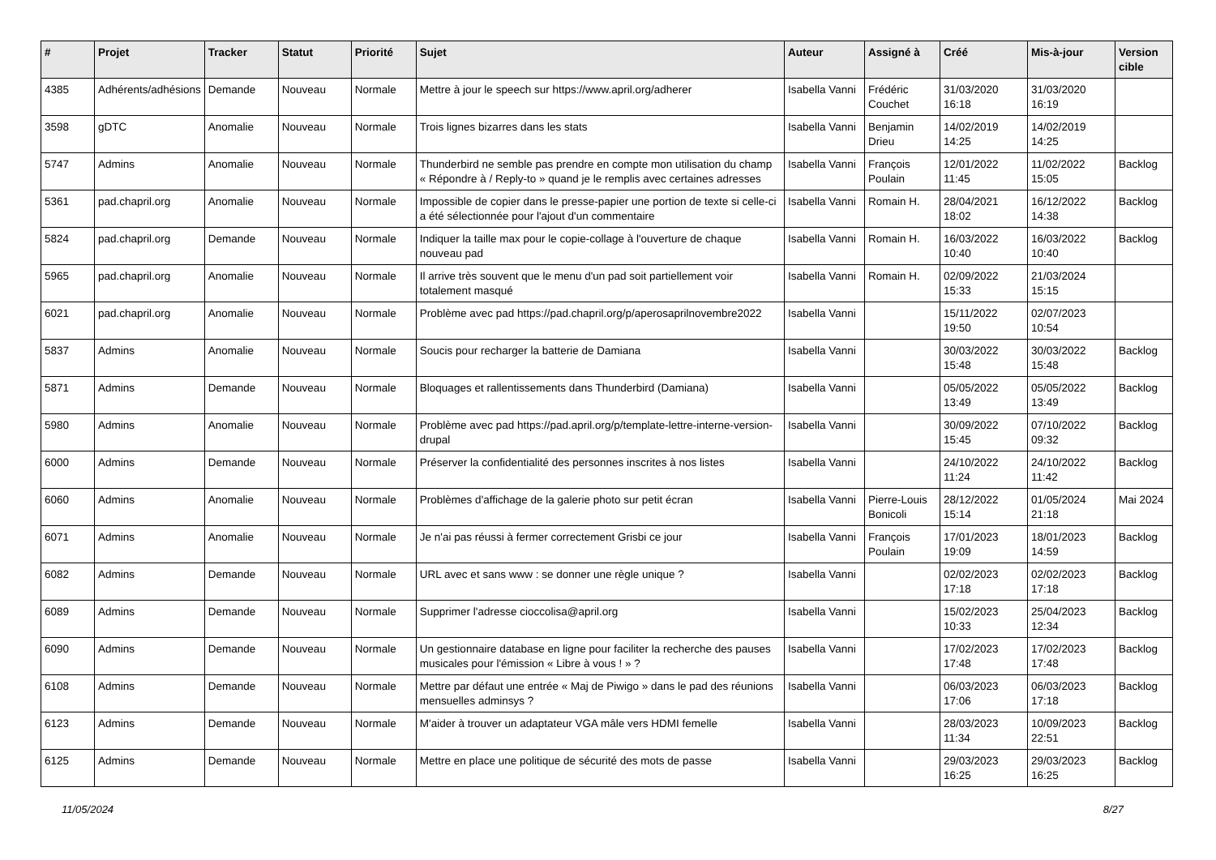| # | Projet | Tracker | Statut | Priorité | Sujet | Auteur | Assigné à | Créé | Mis-à-jour | Version cible |
| --- | --- | --- | --- | --- | --- | --- | --- | --- | --- | --- |
| 4385 | Adhérents/adhésions | Demande | Nouveau | Normale | Mettre à jour le speech sur https://www.april.org/adherer | Isabella Vanni | Frédéric Couchet | 31/03/2020 16:18 | 31/03/2020 16:19 | |
| 3598 | gDTC | Anomalie | Nouveau | Normale | Trois lignes bizarres dans les stats | Isabella Vanni | Benjamin Drieu | 14/02/2019 14:25 | 14/02/2019 14:25 | |
| 5747 | Admins | Anomalie | Nouveau | Normale | Thunderbird ne semble pas prendre en compte mon utilisation du champ « Répondre à / Reply-to » quand je le remplis avec certaines adresses | Isabella Vanni | François Poulain | 12/01/2022 11:45 | 11/02/2022 15:05 | Backlog |
| 5361 | pad.chapril.org | Anomalie | Nouveau | Normale | Impossible de copier dans le presse-papier une portion de texte si celle-ci a été sélectionnée pour l'ajout d'un commentaire | Isabella Vanni | Romain H. | 28/04/2021 18:02 | 16/12/2022 14:38 | Backlog |
| 5824 | pad.chapril.org | Demande | Nouveau | Normale | Indiquer la taille max pour le copie-collage à l'ouverture de chaque nouveau pad | Isabella Vanni | Romain H. | 16/03/2022 10:40 | 16/03/2022 10:40 | Backlog |
| 5965 | pad.chapril.org | Anomalie | Nouveau | Normale | Il arrive très souvent que le menu d'un pad soit partiellement voir totalement masqué | Isabella Vanni | Romain H. | 02/09/2022 15:33 | 21/03/2024 15:15 | |
| 6021 | pad.chapril.org | Anomalie | Nouveau | Normale | Problème avec pad https://pad.chapril.org/p/aperosaprilnovembre2022 | Isabella Vanni | | 15/11/2022 19:50 | 02/07/2023 10:54 | |
| 5837 | Admins | Anomalie | Nouveau | Normale | Soucis pour recharger la batterie de Damiana | Isabella Vanni | | 30/03/2022 15:48 | 30/03/2022 15:48 | Backlog |
| 5871 | Admins | Demande | Nouveau | Normale | Bloquages et rallentissements dans Thunderbird (Damiana) | Isabella Vanni | | 05/05/2022 13:49 | 05/05/2022 13:49 | Backlog |
| 5980 | Admins | Anomalie | Nouveau | Normale | Problème avec pad https://pad.april.org/p/template-lettre-interne-version-drupal | Isabella Vanni | | 30/09/2022 15:45 | 07/10/2022 09:32 | Backlog |
| 6000 | Admins | Demande | Nouveau | Normale | Préserver la confidentialité des personnes inscrites à nos listes | Isabella Vanni | | 24/10/2022 11:24 | 24/10/2022 11:42 | Backlog |
| 6060 | Admins | Anomalie | Nouveau | Normale | Problèmes d'affichage de la galerie photo sur petit écran | Isabella Vanni | Pierre-Louis Bonicoli | 28/12/2022 15:14 | 01/05/2024 21:18 | Mai 2024 |
| 6071 | Admins | Anomalie | Nouveau | Normale | Je n'ai pas réussi à fermer correctement Grisbi ce jour | Isabella Vanni | François Poulain | 17/01/2023 19:09 | 18/01/2023 14:59 | Backlog |
| 6082 | Admins | Demande | Nouveau | Normale | URL avec et sans www : se donner une règle unique ? | Isabella Vanni | | 02/02/2023 17:18 | 02/02/2023 17:18 | Backlog |
| 6089 | Admins | Demande | Nouveau | Normale | Supprimer l'adresse cioccolisa@april.org | Isabella Vanni | | 15/02/2023 10:33 | 25/04/2023 12:34 | Backlog |
| 6090 | Admins | Demande | Nouveau | Normale | Un gestionnaire database en ligne pour faciliter la recherche des pauses musicales pour l'émission « Libre à vous ! » ? | Isabella Vanni | | 17/02/2023 17:48 | 17/02/2023 17:48 | Backlog |
| 6108 | Admins | Demande | Nouveau | Normale | Mettre par défaut une entrée « Maj de Piwigo » dans le pad des réunions mensuelles adminsys ? | Isabella Vanni | | 06/03/2023 17:06 | 06/03/2023 17:18 | Backlog |
| 6123 | Admins | Demande | Nouveau | Normale | M'aider à trouver un adaptateur VGA mâle vers HDMI femelle | Isabella Vanni | | 28/03/2023 11:34 | 10/09/2023 22:51 | Backlog |
| 6125 | Admins | Demande | Nouveau | Normale | Mettre en place une politique de sécurité des mots de passe | Isabella Vanni | | 29/03/2023 16:25 | 29/03/2023 16:25 | Backlog |
11/05/2024 8/27